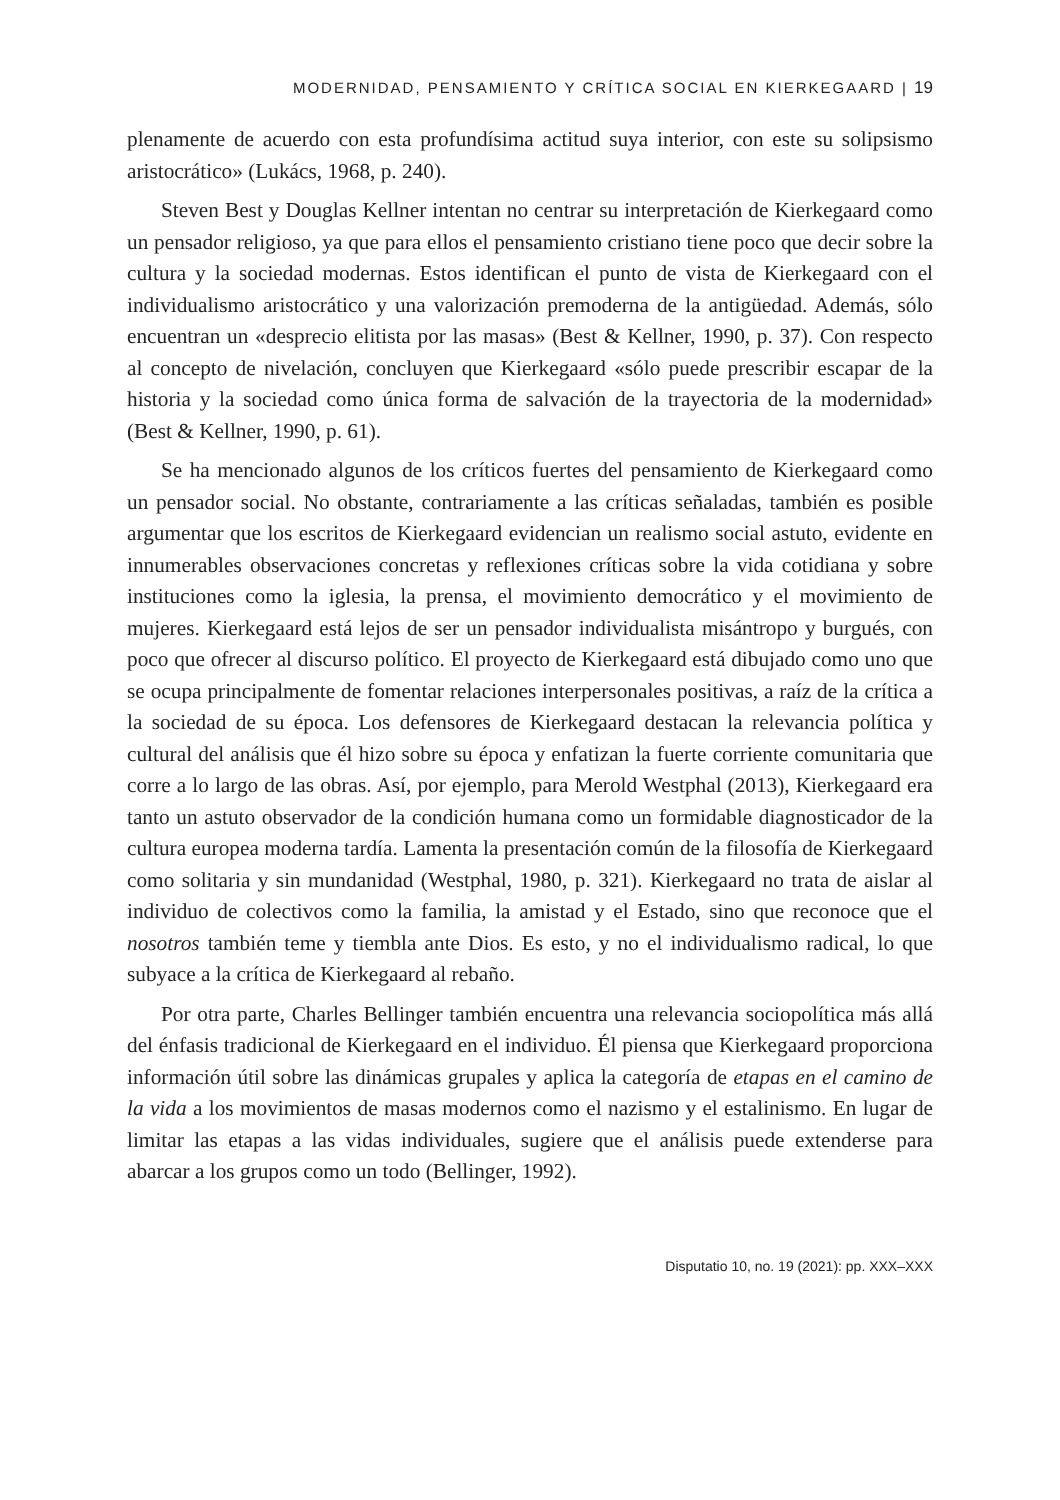MODERNIDAD, PENSAMIENTO Y CRÍTICA SOCIAL EN KIERKEGAARD | 19
plenamente de acuerdo con esta profundísima actitud suya interior, con este su solipsismo aristocrático» (Lukács, 1968, p. 240).
Steven Best y Douglas Kellner intentan no centrar su interpretación de Kierkegaard como un pensador religioso, ya que para ellos el pensamiento cristiano tiene poco que decir sobre la cultura y la sociedad modernas. Estos identifican el punto de vista de Kierkegaard con el individualismo aristocrático y una valorización premoderna de la antigüedad. Además, sólo encuentran un «desprecio elitista por las masas» (Best & Kellner, 1990, p. 37). Con respecto al concepto de nivelación, concluyen que Kierkegaard «sólo puede prescribir escapar de la historia y la sociedad como única forma de salvación de la trayectoria de la modernidad» (Best & Kellner, 1990, p. 61).
Se ha mencionado algunos de los críticos fuertes del pensamiento de Kierkegaard como un pensador social. No obstante, contrariamente a las críticas señaladas, también es posible argumentar que los escritos de Kierkegaard evidencian un realismo social astuto, evidente en innumerables observaciones concretas y reflexiones críticas sobre la vida cotidiana y sobre instituciones como la iglesia, la prensa, el movimiento democrático y el movimiento de mujeres. Kierkegaard está lejos de ser un pensador individualista misántropo y burgués, con poco que ofrecer al discurso político. El proyecto de Kierkegaard está dibujado como uno que se ocupa principalmente de fomentar relaciones interpersonales positivas, a raíz de la crítica a la sociedad de su época. Los defensores de Kierkegaard destacan la relevancia política y cultural del análisis que él hizo sobre su época y enfatizan la fuerte corriente comunitaria que corre a lo largo de las obras. Así, por ejemplo, para Merold Westphal (2013), Kierkegaard era tanto un astuto observador de la condición humana como un formidable diagnosticador de la cultura europea moderna tardía. Lamenta la presentación común de la filosofía de Kierkegaard como solitaria y sin mundanidad (Westphal, 1980, p. 321). Kierkegaard no trata de aislar al individuo de colectivos como la familia, la amistad y el Estado, sino que reconoce que el nosotros también teme y tiembla ante Dios. Es esto, y no el individualismo radical, lo que subyace a la crítica de Kierkegaard al rebaño.
Por otra parte, Charles Bellinger también encuentra una relevancia sociopolítica más allá del énfasis tradicional de Kierkegaard en el individuo. Él piensa que Kierkegaard proporciona información útil sobre las dinámicas grupales y aplica la categoría de etapas en el camino de la vida a los movimientos de masas modernos como el nazismo y el estalinismo. En lugar de limitar las etapas a las vidas individuales, sugiere que el análisis puede extenderse para abarcar a los grupos como un todo (Bellinger, 1992).
Disputatio 10, no. 19 (2021): pp. XXX–XXX